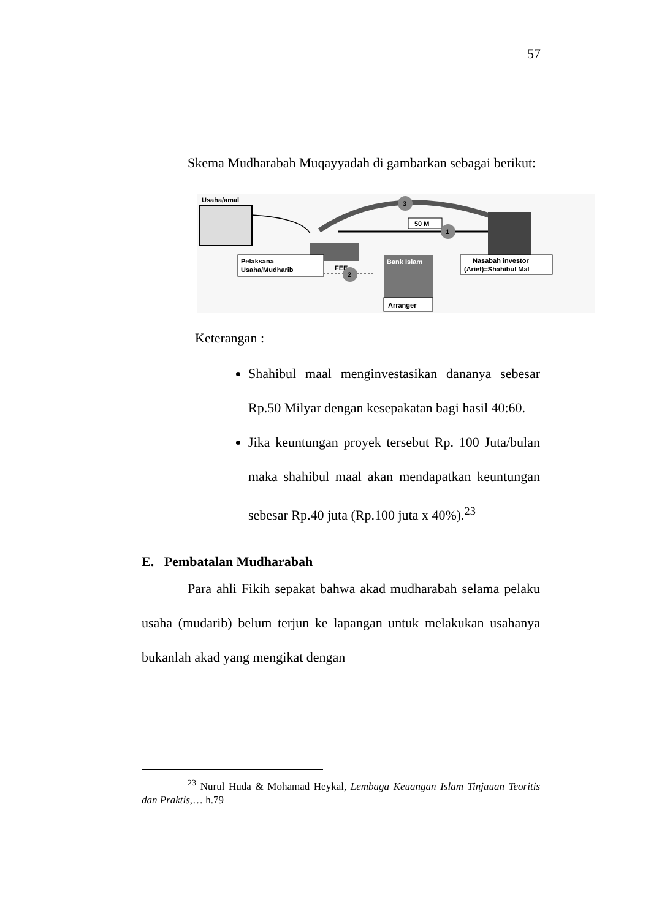57
Skema Mudharabah Muqayyadah di gambarkan sebagai berikut:
Usaha/amal
3
50 M
1
Pelaksana
Usaha/Mudharib
FEE
2
Bank Islam
Arranger
Nasabah investor
(Arief)=Shahibul Mal
Keterangan :
Shahibul maal menginvestasikan dananya sebesar Rp.50 Milyar dengan kesepakatan bagi hasil 40:60.
Jika keuntungan proyek tersebut Rp. 100 Juta/bulan maka shahibul maal akan mendapatkan keuntungan sebesar Rp.40 juta (Rp.100 juta x 40%).<sup>23</sup>
E. Pembatalan Mudharabah
Para ahli Fikih sepakat bahwa akad mudharabah selama pelaku usaha (mudarib) belum terjun ke lapangan untuk melakukan usahanya bukanlah akad yang mengikat dengan
<sup>23</sup> Nurul Huda & Mohamad Heykal, Lembaga Keuangan Islam Tinjauan Teoritis dan Praktis,… h.79